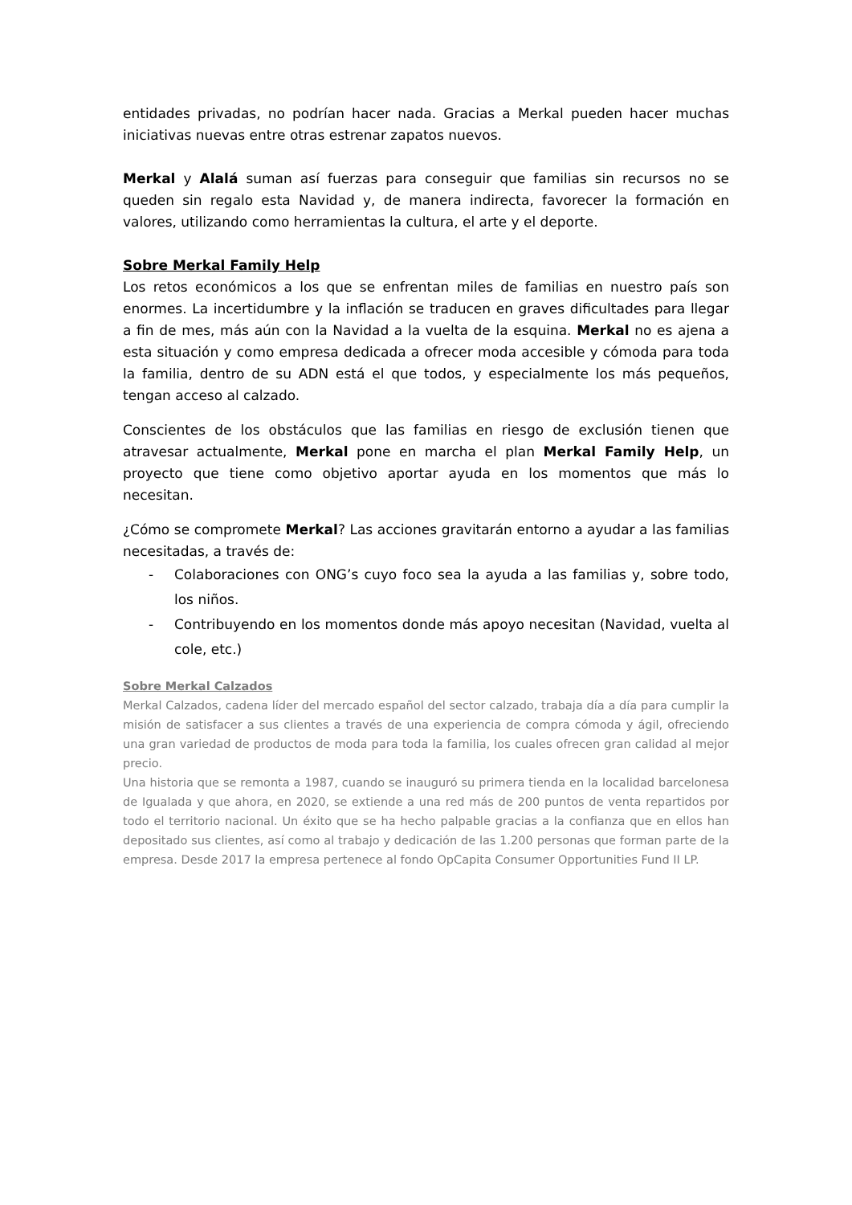entidades privadas, no podrían hacer nada. Gracias a Merkal pueden hacer muchas iniciativas nuevas entre otras estrenar zapatos nuevos.
Merkal y Alalá suman así fuerzas para conseguir que familias sin recursos no se queden sin regalo esta Navidad y, de manera indirecta, favorecer la formación en valores, utilizando como herramientas la cultura, el arte y el deporte.
Sobre Merkal Family Help
Los retos económicos a los que se enfrentan miles de familias en nuestro país son enormes. La incertidumbre y la inflación se traducen en graves dificultades para llegar a fin de mes, más aún con la Navidad a la vuelta de la esquina. Merkal no es ajena a esta situación y como empresa dedicada a ofrecer moda accesible y cómoda para toda la familia, dentro de su ADN está el que todos, y especialmente los más pequeños, tengan acceso al calzado.
Conscientes de los obstáculos que las familias en riesgo de exclusión tienen que atravesar actualmente, Merkal pone en marcha el plan Merkal Family Help, un proyecto que tiene como objetivo aportar ayuda en los momentos que más lo necesitan.
¿Cómo se compromete Merkal? Las acciones gravitarán entorno a ayudar a las familias necesitadas, a través de:
- Colaboraciones con ONG’s cuyo foco sea la ayuda a las familias y, sobre todo, los niños.
- Contribuyendo en los momentos donde más apoyo necesitan (Navidad, vuelta al cole, etc.)
Sobre Merkal Calzados
Merkal Calzados, cadena líder del mercado español del sector calzado, trabaja día a día para cumplir la misión de satisfacer a sus clientes a través de una experiencia de compra cómoda y ágil, ofreciendo una gran variedad de productos de moda para toda la familia, los cuales ofrecen gran calidad al mejor precio.
Una historia que se remonta a 1987, cuando se inauguró su primera tienda en la localidad barcelonesa de Igualada y que ahora, en 2020, se extiende a una red más de 200 puntos de venta repartidos por todo el territorio nacional. Un éxito que se ha hecho palpable gracias a la confianza que en ellos han depositado sus clientes, así como al trabajo y dedicación de las 1.200 personas que forman parte de la empresa. Desde 2017 la empresa pertenece al fondo OpCapita Consumer Opportunities Fund II LP.